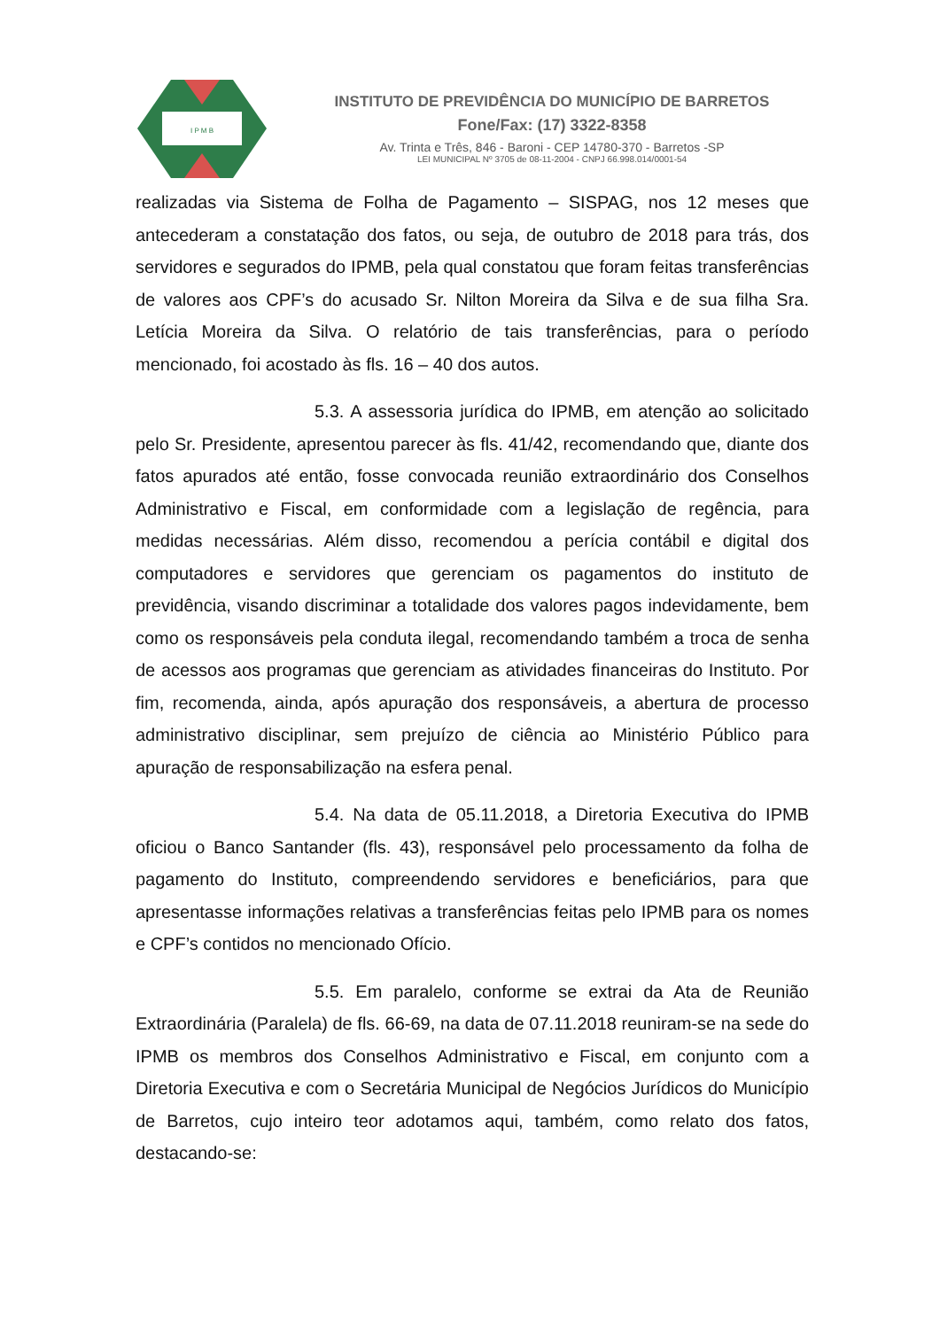I P M B
INSTITUTO DE PREVIDÊNCIA DO MUNICÍPIO DE BARRETOS
Fone/Fax: (17) 3322-8358
Av. Trinta e Três, 846 - Baroni - CEP 14780-370 - Barretos -SP
LEI MUNICIPAL Nº 3705 de 08-11-2004 - CNPJ 66.998.014/0001-54
realizadas via Sistema de Folha de Pagamento – SISPAG, nos 12 meses que antecederam a constatação dos fatos, ou seja, de outubro de 2018 para trás, dos servidores e segurados do IPMB, pela qual constatou que foram feitas transferências de valores aos CPF’s do acusado Sr. Nilton Moreira da Silva e de sua filha Sra. Letícia Moreira da Silva. O relatório de tais transferências, para o período mencionado, foi acostado às fls. 16 – 40 dos autos.
5.3. A assessoria jurídica do IPMB, em atenção ao solicitado pelo Sr. Presidente, apresentou parecer às fls. 41/42, recomendando que, diante dos fatos apurados até então, fosse convocada reunião extraordinário dos Conselhos Administrativo e Fiscal, em conformidade com a legislação de regência, para medidas necessárias. Além disso, recomendou a perícia contábil e digital dos computadores e servidores que gerenciam os pagamentos do instituto de previdência, visando discriminar a totalidade dos valores pagos indevidamente, bem como os responsáveis pela conduta ilegal, recomendando também a troca de senha de acessos aos programas que gerenciam as atividades financeiras do Instituto. Por fim, recomenda, ainda, após apuração dos responsáveis, a abertura de processo administrativo disciplinar, sem prejuízo de ciência ao Ministério Público para apuração de responsabilização na esfera penal.
5.4. Na data de 05.11.2018, a Diretoria Executiva do IPMB oficiou o Banco Santander (fls. 43), responsável pelo processamento da folha de pagamento do Instituto, compreendendo servidores e beneficiários, para que apresentasse informações relativas a transferências feitas pelo IPMB para os nomes e CPF’s contidos no mencionado Ofício.
5.5. Em paralelo, conforme se extrai da Ata de Reunião Extraordinária (Paralela) de fls. 66-69, na data de 07.11.2018 reuniram-se na sede do IPMB os membros dos Conselhos Administrativo e Fiscal, em conjunto com a Diretoria Executiva e com o Secretária Municipal de Negócios Jurídicos do Município de Barretos, cujo inteiro teor adotamos aqui, também, como relato dos fatos, destacando-se: